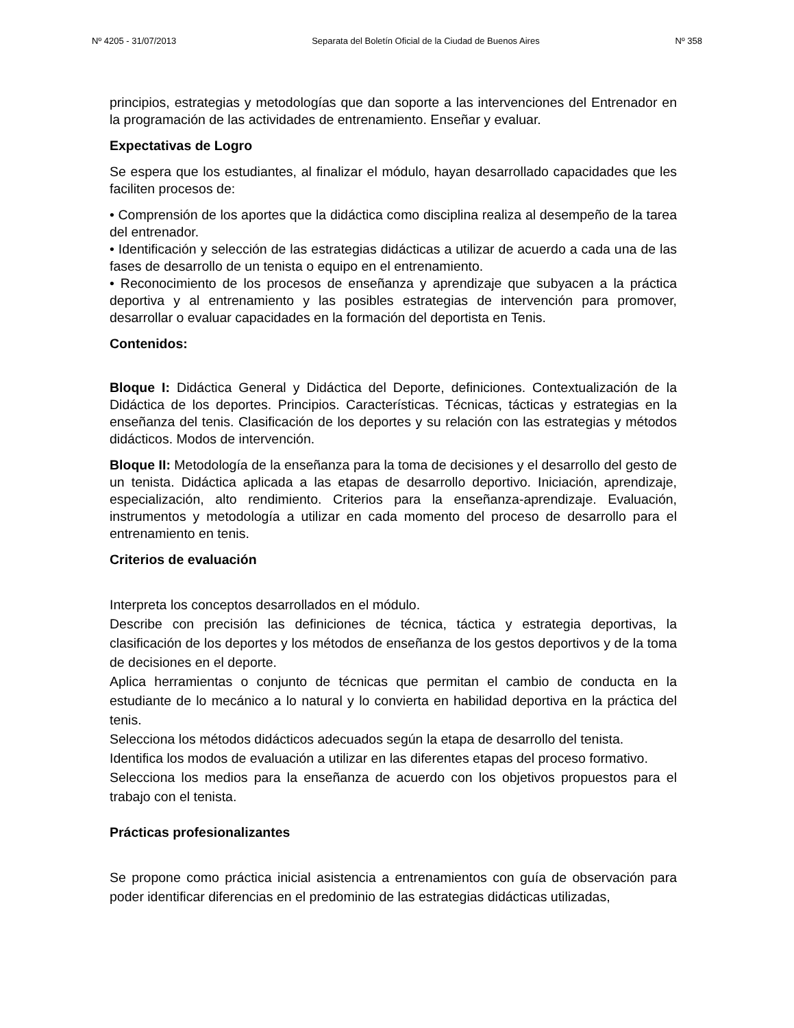Nº 4205 - 31/07/2013 Separata del Boletín Oficial de la Ciudad de Buenos Aires Nº 358
principios, estrategias y metodologías que dan soporte a las intervenciones del Entrenador en la programación de las actividades de entrenamiento. Enseñar y evaluar.
Expectativas de Logro
Se espera que los estudiantes, al finalizar el módulo, hayan desarrollado capacidades que les faciliten procesos de:
• Comprensión de los aportes que la didáctica como disciplina realiza al desempeño de la tarea del entrenador.
• Identificación y selección de las estrategias didácticas a utilizar de acuerdo a cada una de las fases de desarrollo de un tenista o equipo en el entrenamiento.
• Reconocimiento de los procesos de enseñanza y aprendizaje que subyacen a la práctica deportiva y al entrenamiento y las posibles estrategias de intervención para promover, desarrollar o evaluar capacidades en la formación del deportista en Tenis.
Contenidos:
Bloque I: Didáctica General y Didáctica del Deporte, definiciones. Contextualización de la Didáctica de los deportes. Principios. Características. Técnicas, tácticas y estrategias en la enseñanza del tenis. Clasificación de los deportes y su relación con las estrategias y métodos didácticos. Modos de intervención.
Bloque II: Metodología de la enseñanza para la toma de decisiones y el desarrollo del gesto de un tenista. Didáctica aplicada a las etapas de desarrollo deportivo. Iniciación, aprendizaje, especialización, alto rendimiento. Criterios para la enseñanza-aprendizaje. Evaluación, instrumentos y metodología a utilizar en cada momento del proceso de desarrollo para el entrenamiento en tenis.
Criterios de evaluación
Interpreta los conceptos desarrollados en el módulo.
Describe con precisión las definiciones de técnica, táctica y estrategia deportivas, la clasificación de los deportes y los métodos de enseñanza de los gestos deportivos y de la toma de decisiones en el deporte.
Aplica herramientas o conjunto de técnicas que permitan el cambio de conducta en la estudiante de lo mecánico a lo natural y lo convierta en habilidad deportiva en la práctica del tenis.
Selecciona los métodos didácticos adecuados según la etapa de desarrollo del tenista.
Identifica los modos de evaluación a utilizar en las diferentes etapas del proceso formativo.
Selecciona los medios para la enseñanza de acuerdo con los objetivos propuestos para el trabajo con el tenista.
Prácticas profesionalizantes
Se propone como práctica inicial asistencia a entrenamientos con guía de observación para poder identificar diferencias en el predominio de las estrategias didácticas utilizadas,